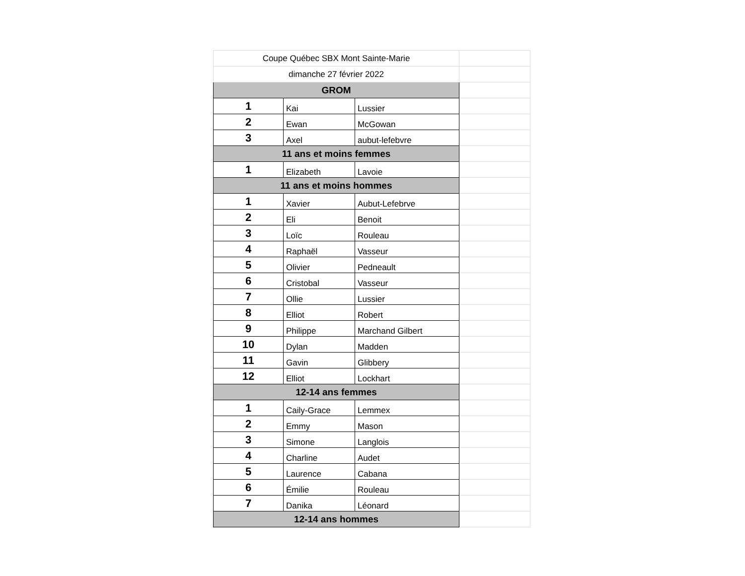| Coupe Québec SBX Mont Sainte-Marie | | | |
| dimanche 27 février 2022 | | | |
| GROM | | | |
| 1 | Kai | Lussier | |
| 2 | Ewan | McGowan | |
| 3 | Axel | aubut-lefebvre | |
| 11 ans et moins femmes | | | |
| 1 | Elizabeth | Lavoie | |
| 11 ans et moins hommes | | | |
| 1 | Xavier | Aubut-Lefebrve | |
| 2 | Eli | Benoit | |
| 3 | Loïc | Rouleau | |
| 4 | Raphaël | Vasseur | |
| 5 | Olivier | Pedneault | |
| 6 | Cristobal | Vasseur | |
| 7 | Ollie | Lussier | |
| 8 | Elliot | Robert | |
| 9 | Philippe | Marchand Gilbert | |
| 10 | Dylan | Madden | |
| 11 | Gavin | Glibbery | |
| 12 | Elliot | Lockhart | |
| 12-14 ans femmes | | | |
| 1 | Caily-Grace | Lemmex | |
| 2 | Emmy | Mason | |
| 3 | Simone | Langlois | |
| 4 | Charline | Audet | |
| 5 | Laurence | Cabana | |
| 6 | Émilie | Rouleau | |
| 7 | Danika | Léonard | |
| 12-14 ans hommes | | | |